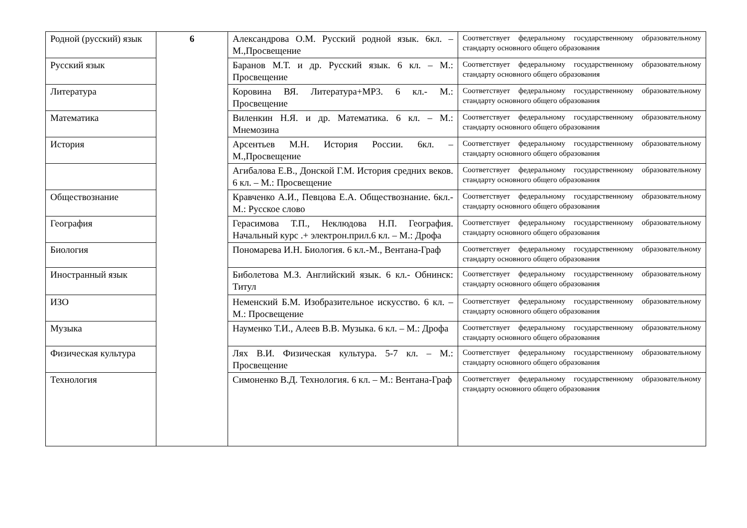| Родной (русский) язык | 6 | Александрова О.М. Русский родной язык. 6кл. – М.,Просвещение | Соответствует федеральному государственному образовательному стандарту основного общего образования |
| Русский язык | | Баранов М.Т. и др. Русский язык. 6 кл. – М.: Просвещение | Соответствует федеральному государственному образовательному стандарту основного общего образования |
| Литература | | Коровина ВЯ. Литература+МР3. 6 кл.- М.: Просвещение | Соответствует федеральному государственному образовательному стандарту основного общего образования |
| Математика | | Виленкин Н.Я. и др. Математика. 6 кл. – М.: Мнемозина | Соответствует федеральному государственному образовательному стандарту основного общего образования |
| История | | Арсентьев М.Н. История России. 6кл. – М.,Просвещение | Соответствует федеральному государственному образовательному стандарту основного общего образования |
| | | Агибалова Е.В., Донской Г.М. История средних веков. 6 кл. – М.: Просвещение | Соответствует федеральному государственному образовательному стандарту основного общего образования |
| Обществознание | | Кравченко А.И., Певцова Е.А. Обществознание. 6кл.-М.: Русское слово | Соответствует федеральному государственному образовательному стандарту основного общего образования |
| География | | Герасимова Т.П., Неклюдова Н.П. География. Начальный курс .+ электрон.прил.6 кл. – М.: Дрофа | Соответствует федеральному государственному образовательному стандарту основного общего образования |
| Биология | | Пономарева И.Н. Биология. 6 кл.-М., Вентана-Граф | Соответствует федеральному государственному образовательному стандарту основного общего образования |
| Иностранный язык | | Биболетова М.З. Английский язык. 6 кл.- Обнинск: Титул | Соответствует федеральному государственному образовательному стандарту основного общего образования |
| ИЗО | | Неменский Б.М. Изобразительное искусство. 6 кл. – М.: Просвещение | Соответствует федеральному государственному образовательному стандарту основного общего образования |
| Музыка | | Науменко Т.И., Алеев В.В. Музыка. 6 кл. – М.: Дрофа | Соответствует федеральному государственному образовательному стандарту основного общего образования |
| Физическая культура | | Лях В.И. Физическая культура. 5-7 кл. – М.: Просвещение | Соответствует федеральному государственному образовательному стандарту основного общего образования |
| Технология | | Симоненко В.Д. Технология. 6 кл. – М.: Вентана-Граф | Соответствует федеральному государственному образовательному стандарту основного общего образования |